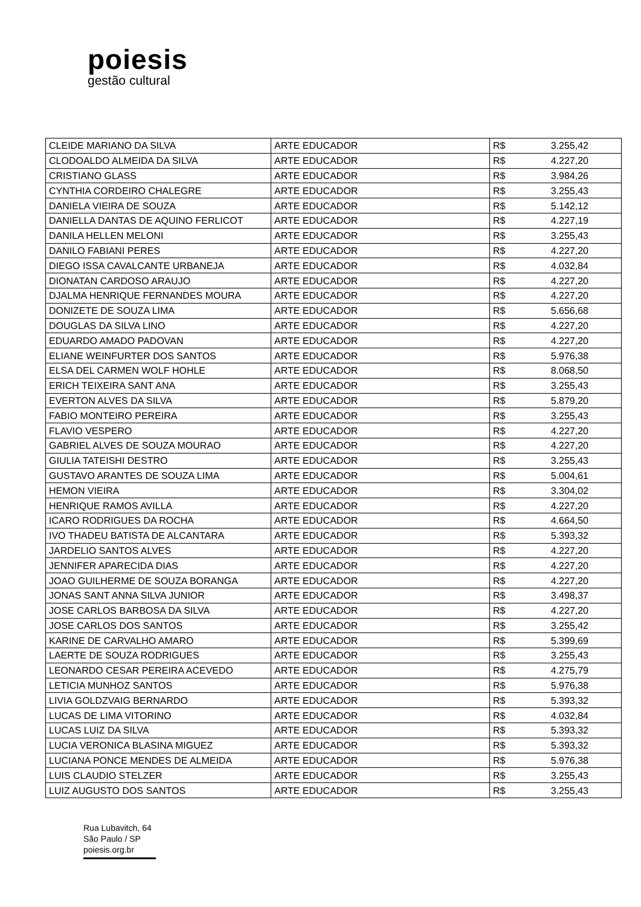poiesis
gestão cultural
| CLEIDE MARIANO DA SILVA | ARTE EDUCADOR | R$ | 3.255,42 |
| CLODOALDO ALMEIDA DA SILVA | ARTE EDUCADOR | R$ | 4.227,20 |
| CRISTIANO GLASS | ARTE EDUCADOR | R$ | 3.984,26 |
| CYNTHIA CORDEIRO CHALEGRE | ARTE EDUCADOR | R$ | 3.255,43 |
| DANIELA VIEIRA DE SOUZA | ARTE EDUCADOR | R$ | 5.142,12 |
| DANIELLA DANTAS DE AQUINO FERLICOT | ARTE EDUCADOR | R$ | 4.227,19 |
| DANILA HELLEN MELONI | ARTE EDUCADOR | R$ | 3.255,43 |
| DANILO FABIANI PERES | ARTE EDUCADOR | R$ | 4.227,20 |
| DIEGO ISSA CAVALCANTE URBANEJA | ARTE EDUCADOR | R$ | 4.032,84 |
| DIONATAN CARDOSO ARAUJO | ARTE EDUCADOR | R$ | 4.227,20 |
| DJALMA HENRIQUE FERNANDES MOURA | ARTE EDUCADOR | R$ | 4.227,20 |
| DONIZETE DE SOUZA LIMA | ARTE EDUCADOR | R$ | 5.656,68 |
| DOUGLAS DA SILVA LINO | ARTE EDUCADOR | R$ | 4.227,20 |
| EDUARDO AMADO PADOVAN | ARTE EDUCADOR | R$ | 4.227,20 |
| ELIANE WEINFURTER DOS SANTOS | ARTE EDUCADOR | R$ | 5.976,38 |
| ELSA DEL CARMEN WOLF HOHLE | ARTE EDUCADOR | R$ | 8.068,50 |
| ERICH TEIXEIRA SANT ANA | ARTE EDUCADOR | R$ | 3.255,43 |
| EVERTON ALVES DA SILVA | ARTE EDUCADOR | R$ | 5.879,20 |
| FABIO MONTEIRO PEREIRA | ARTE EDUCADOR | R$ | 3.255,43 |
| FLAVIO VESPERO | ARTE EDUCADOR | R$ | 4.227,20 |
| GABRIEL ALVES DE SOUZA MOURAO | ARTE EDUCADOR | R$ | 4.227,20 |
| GIULIA TATEISHI DESTRO | ARTE EDUCADOR | R$ | 3.255,43 |
| GUSTAVO ARANTES DE SOUZA LIMA | ARTE EDUCADOR | R$ | 5.004,61 |
| HEMON VIEIRA | ARTE EDUCADOR | R$ | 3.304,02 |
| HENRIQUE RAMOS AVILLA | ARTE EDUCADOR | R$ | 4.227,20 |
| ICARO RODRIGUES DA ROCHA | ARTE EDUCADOR | R$ | 4.664,50 |
| IVO THADEU BATISTA DE ALCANTARA | ARTE EDUCADOR | R$ | 5.393,32 |
| JARDELIO SANTOS ALVES | ARTE EDUCADOR | R$ | 4.227,20 |
| JENNIFER APARECIDA DIAS | ARTE EDUCADOR | R$ | 4.227,20 |
| JOAO GUILHERME DE SOUZA BORANGA | ARTE EDUCADOR | R$ | 4.227,20 |
| JONAS SANT ANNA SILVA JUNIOR | ARTE EDUCADOR | R$ | 3.498,37 |
| JOSE CARLOS BARBOSA DA SILVA | ARTE EDUCADOR | R$ | 4.227,20 |
| JOSE CARLOS DOS SANTOS | ARTE EDUCADOR | R$ | 3.255,42 |
| KARINE DE CARVALHO AMARO | ARTE EDUCADOR | R$ | 5.399,69 |
| LAERTE DE SOUZA RODRIGUES | ARTE EDUCADOR | R$ | 3.255,43 |
| LEONARDO CESAR PEREIRA ACEVEDO | ARTE EDUCADOR | R$ | 4.275,79 |
| LETICIA MUNHOZ SANTOS | ARTE EDUCADOR | R$ | 5.976,38 |
| LIVIA GOLDZVAIG BERNARDO | ARTE EDUCADOR | R$ | 5.393,32 |
| LUCAS DE LIMA VITORINO | ARTE EDUCADOR | R$ | 4.032,84 |
| LUCAS LUIZ DA SILVA | ARTE EDUCADOR | R$ | 5.393,32 |
| LUCIA VERONICA BLASINA MIGUEZ | ARTE EDUCADOR | R$ | 5.393,32 |
| LUCIANA PONCE MENDES DE ALMEIDA | ARTE EDUCADOR | R$ | 5.976,38 |
| LUIS CLAUDIO STELZER | ARTE EDUCADOR | R$ | 3.255,43 |
| LUIZ AUGUSTO DOS SANTOS | ARTE EDUCADOR | R$ | 3.255,43 |
Rua Lubavitch, 64
São Paulo / SP
poiesis.org.br